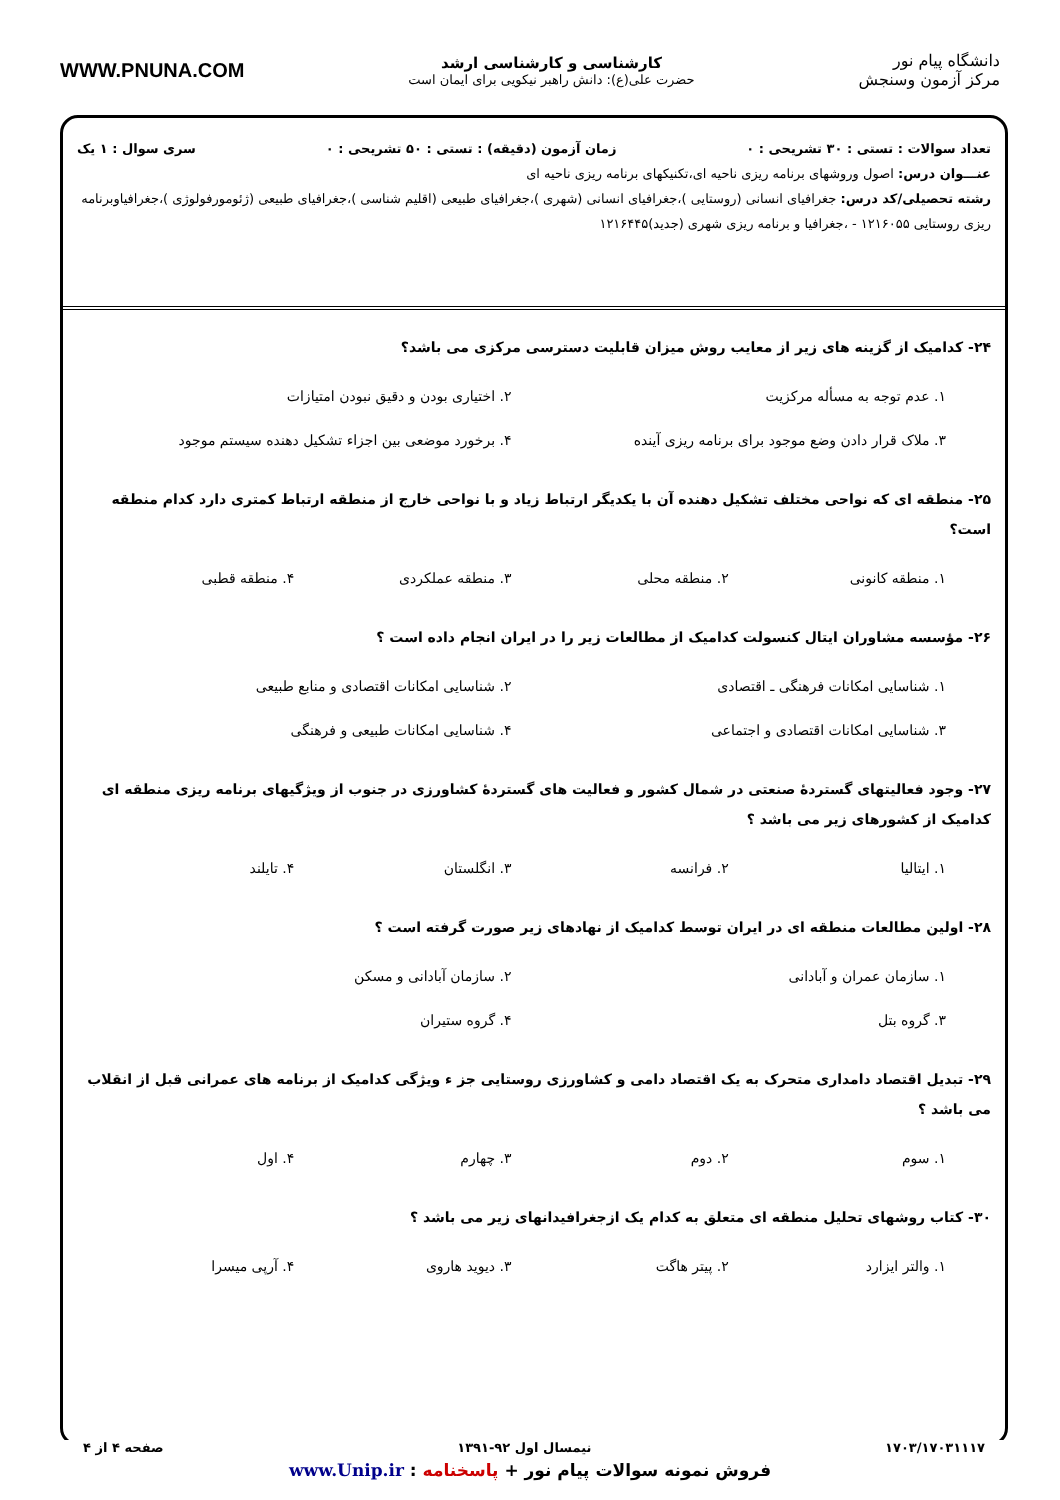دانشگاه پیام نور
مرکز آزمون وسنجش
کارشناسی و کارشناسی ارشد
حضرت علی(ع): دانش راهبر نیکویی برای ایمان است
WWW.PNUNA.COM
تعداد سوالات : تستی : ۳۰ تشریحی : ۰ زمان آزمون (دقیقه) : تستی : ۵۰ تشریحی : ۰ سری سوال : ۱ یک
عنـــوان درس: اصول وروشهای برنامه ریزی ناحیه ای،تکنیکهای برنامه ریزی ناحیه ای
رشته تحصیلی/کد درس: جغرافیای انسانی (روستایی )،جغرافیای انسانی (شهری )،جغرافیای طبیعی (اقلیم شناسی )،جغرافیای طبیعی (ژئومورفولوژی )،جغرافیاوبرنامه ریزی روستایی ۱۲۱۶۰۵۵ - ،جغرافیا و برنامه ریزی شهری (جدید)۱۲۱۶۴۴۵
۲۴- کدامیک از گزینه های زیر از معایب روش میزان قابلیت دسترسی مرکزی می باشد؟
۱. عدم توجه به مسأله مرکزیت
۲. اختیاری بودن و دقیق نبودن امتیازات
۳. ملاک قرار دادن وضع موجود برای برنامه ریزی آینده
۴. برخورد موضعی بین اجزاء تشکیل دهنده سیستم موجود
۲۵- منطقه ای که نواحی مختلف تشکیل دهنده آن با یکدیگر ارتباط زیاد و با نواحی خارج از منطقه ارتباط کمتری دارد کدام منطقه است؟
۱. منطقه کانونی
۲. منطقه محلی
۳. منطقه عملکردی
۴. منطقه قطبی
۲۶- مؤسسه مشاوران ایتال کنسولت کدامیک از مطالعات زیر را در ایران انجام داده است ؟
۱. شناسایی امکانات فرهنگی ـ اقتصادی
۲. شناسایی امکانات اقتصادی و منابع طبیعی
۳. شناسایی امکانات اقتصادی و اجتماعی
۴. شناسایی امکانات طبیعی و فرهنگی
۲۷- وجود فعالیتهای گستردهٔ صنعتی در شمال کشور و فعالیت های گستردهٔ کشاورزی در جنوب از ویژگیهای برنامه ریزی منطقه ای کدامیک از کشورهای زیر می باشد ؟
۱. ایتالیا
۲. فرانسه
۳. انگلستان
۴. تایلند
۲۸- اولین مطالعات منطقه ای در ایران توسط کدامیک از نهادهای زیر صورت گرفته است ؟
۱. سازمان عمران و آبادانی
۲. سازمان آبادانی و مسکن
۳. گروه بتل
۴. گروه ستیران
۲۹- تبدیل اقتصاد دامداری متحرک به یک اقتصاد دامی و کشاورزی روستایی جز ء ویژگی کدامیک از برنامه های عمرانی قبل از انقلاب می باشد ؟
۱. سوم
۲. دوم
۳. چهارم
۴. اول
۳۰- کتاب روشهای تحلیل منطقه ای متعلق به کدام یک ازجغرافیدانهای زیر می باشد ؟
۱. والتر ایزارد
۲. پیتر هاگت
۳. دیوید هاروی
۴. آرپی میسرا
۱۷۰۳/۱۷۰۳۱۱۱۷ نیمسال اول ۹۲-۱۳۹۱ صفحه ۴ از ۴
فروش نمونه سوالات پیام نور + پاسخنامه : www.Unip.ir